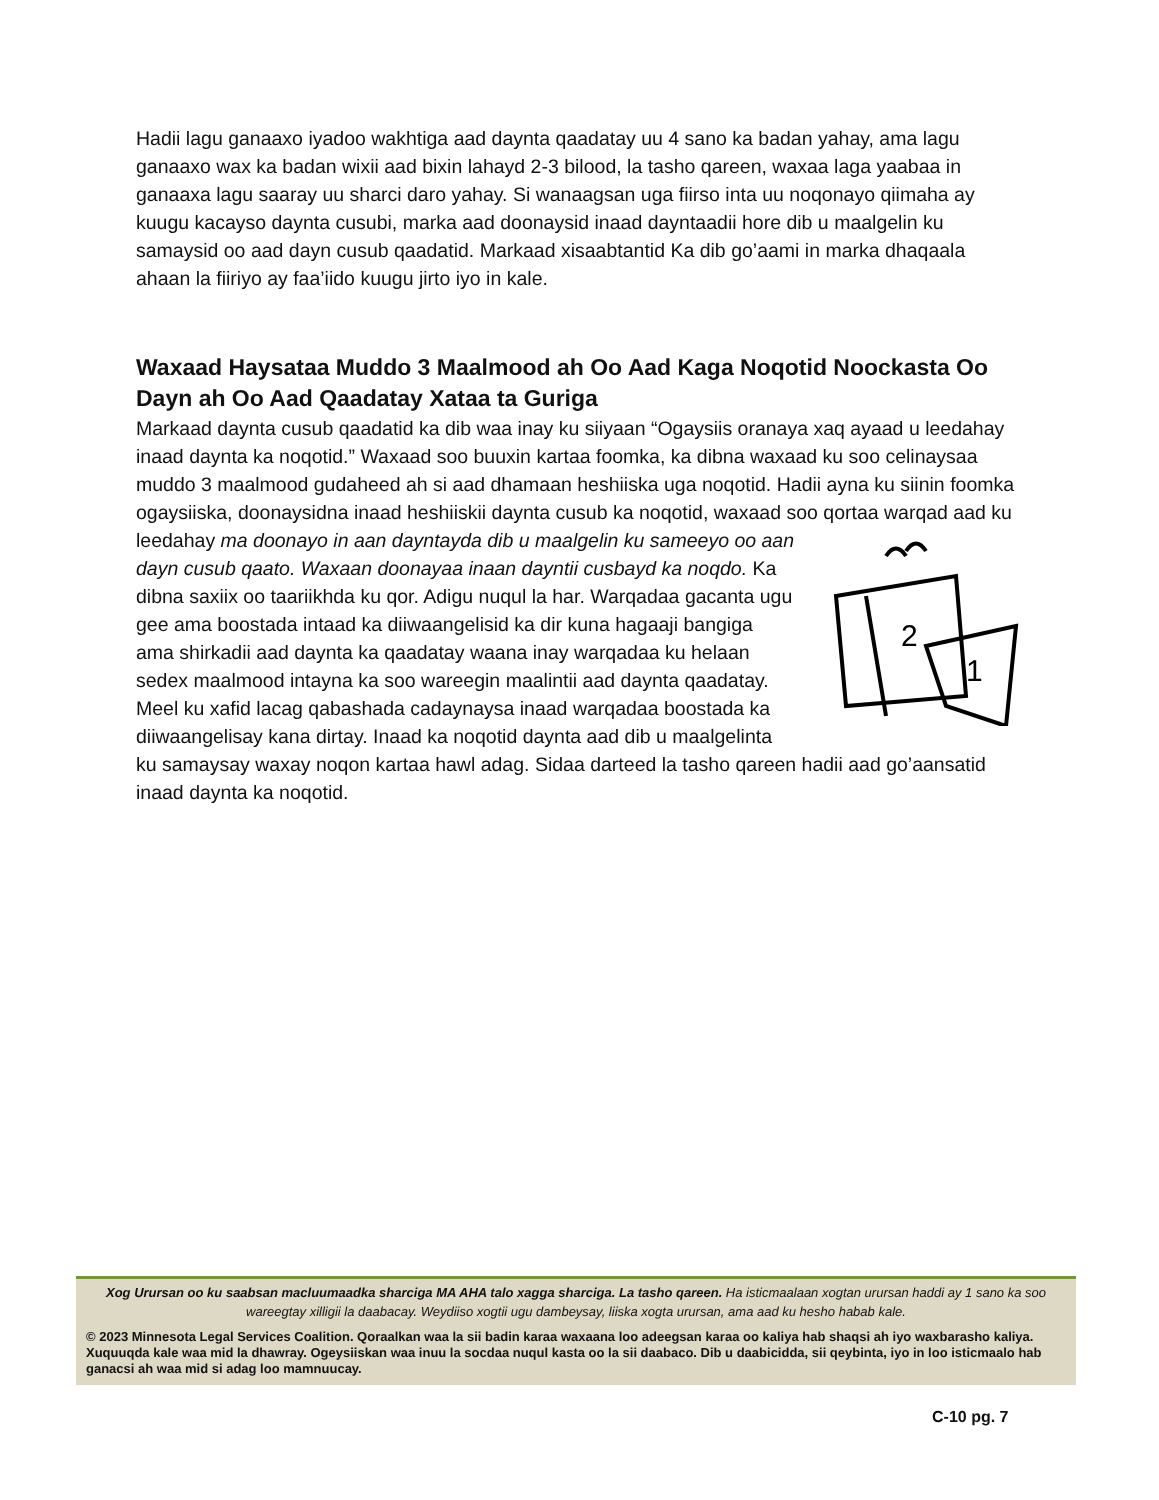Hadii lagu ganaaxo iyadoo wakhtiga aad daynta qaadatay uu 4 sano ka badan yahay, ama lagu ganaaxo wax ka badan wixii aad bixin lahayd 2-3 bilood, la tasho qareen, waxaa laga yaabaa in ganaaxa lagu saaray uu sharci daro yahay. Si wanaagsan uga fiirso inta uu noqonayo qiimaha ay kuugu kacayso daynta cusubi, marka aad doonaysid inaad dayntaadii hore dib u maalgelin ku samaysid oo aad dayn cusub qaadatid. Markaad xisaabtantid Ka dib go’aami in marka dhaqaala ahaan la fiiriyo ay faa’iido kuugu jirto iyo in kale.
Waxaad Haysataa Muddo 3 Maalmood ah Oo Aad Kaga Noqotid Noockasta Oo Dayn ah Oo Aad Qaadatay Xataa ta Guriga
Markaad daynta cusub qaadatid ka dib waa inay ku siiyaan “Ogaysiis oranaya xaq ayaad u leedahay inaad daynta ka noqotid.” Waxaad soo buuxin kartaa foomka, ka dibna waxaad ku soo celinaysaa muddo 3 maalmood gudaheed ah si aad dhamaan heshiiska uga noqotid. Hadii ayna ku siinin foomka ogaysiiska, doonaysidna inaad heshiiskii daynta cusub ka noqotid, waxaad soo
2
1
qortaa warqad aad ku leedahay ma doonayo in aan dayntayda dib u maalgelin ku sameeyo oo aan dayn cusub qaato. Waxaan doonayaa inaan dayntii cusbayd ka noqdo. Ka dibna saxiix oo taariikhda ku qor. Adigu nuqul la har. Warqadaa gacanta ugu gee ama boostada intaad ka diiwaangelisid ka dir kuna hagaaji bangiga ama shirkadii aad daynta ka qaadatay waana inay warqadaa ku helaan sedex maalmood intayna ka soo wareegin maalintii aad daynta qaadatay. Meel ku xafid lacag qabashada cadaynaysa inaad warqadaa boostada ka diiwaangelisay kana dirtay. Inaad ka noqotid daynta aad dib u maalgelinta ku samaysay waxay noqon kartaa hawl adag. Sidaa darteed la tasho qareen hadii aad go’aansatid inaad daynta ka noqotid.
Xog Urursan oo ku saabsan macluumaadka sharciga MA AHA talo xagga sharciga. La tasho qareen. Ha isticmaalaan xogtan urursan haddi ay 1 sano ka soo wareegtay xilligii la daabacay. Weydiiso xogtii ugu dambeysay, liiska xogta urursan, ama aad ku hesho habab kale.
© 2023 Minnesota Legal Services Coalition. Qoraalkan waa la sii badin karaa waxaana loo adeegsan karaa oo kaliya hab shaqsi ah iyo waxbarasho kaliya. Xuquuqda kale waa mid la dhawray. Ogeysiiskan waa inuu la socdaa nuqul kasta oo la sii daabaco. Dib u daabicidda, sii qeybinta, iyo in loo isticmaalo hab ganacsi ah waa mid si adag loo mamnuucay.
C-10 pg. 7